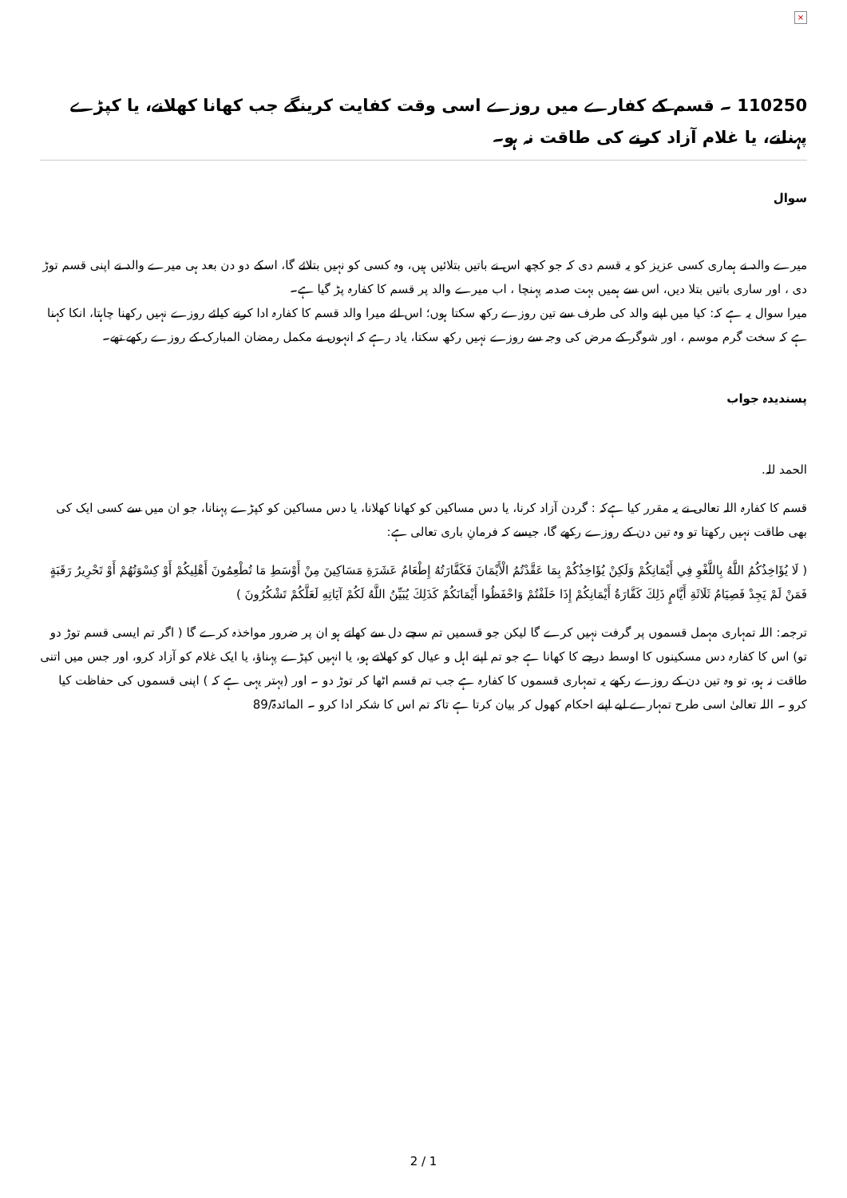×
110250 ۔ قسم کے کفارے میں روزے اسی وقت کفایت کرینگے جب کھانا کھلانے، یا کپڑے پہنانے، یا غلام آزاد کرنے کی طاقت نہ ہو۔
سوال
میرے والد نے ہماری کسی عزیز کو یہ قسم دی کہ جو کچھ اس نے باتیں بتلائیں ہیں، وہ کسی کو نہیں بتلائے گا، اسکے دو دن بعد ہی میرے والد نے اپنی قسم توڑ دی ، اور ساری باتیں بتلا دیں، اس سے ہمیں بہت صدمہ پہنچا ، اب میرے والد پر قسم کا کفارہ پڑ گیا ہے۔
میرا سوال یہ ہے کہ: کیا میں اپنے والد کی طرف سے تین روزے رکھ سکتا ہوں؛ اس لئے میرا والد قسم کا کفارہ ادا کرنے کیلئے روزے نہیں رکھنا چاہتا، انکا کہنا ہے کہ سخت گرم موسم ، اور شوگر کے مرض کی وجہ سے روزے نہیں رکھ سکتا، یاد رہے کہ انہوں نے مکمل رمضان المبارک کے روزے رکھے تھے۔
پسندیدہ جواب
الحمد للہ.
قسم کا کفارہ اللہ تعالی نے یہ مقرر کیا ہےکہ : گردن آزاد کرنا، یا دس مساکین کو کھانا کھلانا، یا دس مساکین کو کپڑے پہنانا، جو ان میں سے کسی ایک کی بھی طاقت نہیں رکھتا تو وہ تین دن کے روزے رکھے گا، جیسے کہ فرمانِ باری تعالی ہے:
( لَا يُؤَاخِذُكُمُ اللَّهُ بِاللَّغْوِ فِي أَيْمَانِكُمْ وَلَكِنْ يُؤَاخِذُكُمْ بِمَا عَقَّدْتُمُ الْأَيْمَانَ فَكَفَّارَتُهُ إِطْعَامُ عَشَرَةِ مَسَاكِينَ مِنْ أَوْسَطِ مَا تُطْعِمُونَ أَهْلِيكُمْ أَوْ كِسْوَتُهُمْ أَوْ تَحْرِيرُ رَقَبَةٍ فَمَنْ لَمْ يَجِدْ فَصِيَامُ ثَلَاثَةِ أَيَّامٍ ذَلِكَ كَفَّارَةُ أَيْمَانِكُمْ إِذَا حَلَفْتُمْ وَاحْفَظُوا أَيْمَانَكُمْ كَذَلِكَ يُبَيِّنُ اللَّهُ لَكُمْ آيَاتِهِ لَعَلَّكُمْ تَشْكُرُونَ )
ترجمہ: اللہ تمہاری مہمل قسموں پر گرفت نہیں کرے گا لیکن جو قسمیں تم سچے دل سے کھاتے ہو ان پر ضرور مواخذہ کرے گا ( اگر تم ایسی قسم توڑ دو تو) اس کا کفارہ دس مسکینوں کا اوسط درجے کا کھانا ہے جو تم اپنے اہل و عیال کو کھلاتے ہو، یا انہیں کپڑے پہناؤ، یا ایک غلام کو آزاد کرو، اور جس میں اتنی طاقت نہ ہو، تو وہ تین دن کے روزے رکھے یہ تمہاری قسموں کا کفارہ ہے جب تم قسم اٹھا کر توڑ دو ۔ اور (بہتر یہی ہے کہ ) اپنی قسموں کی حفاظت کیا کرو ۔ اللہ تعالیٰ اسی طرح تمہارے لیے اپنے احکام کھول کر بیان کرتا ہے تاکہ تم اس کا شکر ادا کرو ۔ المائدۃ/89
2 / 1